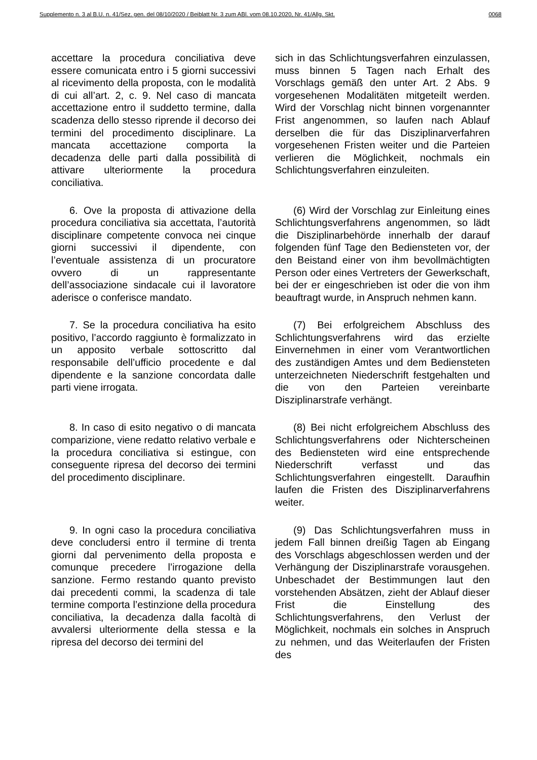Supplemento n. 3 al B.U. n. 41/Sez. gen. del 08/10/2020 / Beiblatt Nr. 3 zum ABl. vom 08.10.2020, Nr. 41/Allg. Skt. 0068
accettare la procedura conciliativa deve essere comunicata entro i 5 giorni successivi al ricevimento della proposta, con le modalità di cui all’art. 2, c. 9. Nel caso di mancata accettazione entro il suddetto termine, dalla scadenza dello stesso riprende il decorso dei termini del procedimento disciplinare. La mancata accettazione comporta la decadenza delle parti dalla possibilità di attivare ulteriormente la procedura conciliativa.
sich in das Schlichtungsverfahren einzulassen, muss binnen 5 Tagen nach Erhalt des Vorschlags gemäß den unter Art. 2 Abs. 9 vorgesehenen Modalitäten mitgeteilt werden. Wird der Vorschlag nicht binnen vorgenannter Frist angenommen, so laufen nach Ablauf derselben die für das Disziplinarverfahren vorgesehenen Fristen weiter und die Parteien verlieren die Möglichkeit, nochmals ein Schlichtungsverfahren einzuleiten.
6. Ove la proposta di attivazione della procedura conciliativa sia accettata, l’autorità disciplinare competente convoca nei cinque giorni successivi il dipendente, con l’eventuale assistenza di un procuratore ovvero di un rappresentante dell’associazione sindacale cui il lavoratore aderisce o conferisce mandato.
(6) Wird der Vorschlag zur Einleitung eines Schlichtungsverfahrens angenommen, so lädt die Disziplinarbehörde innerhalb der darauf folgenden fünf Tage den Bediensteten vor, der den Beistand einer von ihm bevollmächtigten Person oder eines Vertreters der Gewerkschaft, bei der er eingeschrieben ist oder die von ihm beauftragt wurde, in Anspruch nehmen kann.
7. Se la procedura conciliativa ha esito positivo, l’accordo raggiunto è formalizzato in un apposito verbale sottoscritto dal responsabile dell’ufficio procedente e dal dipendente e la sanzione concordata dalle parti viene irrogata.
(7) Bei erfolgreichem Abschluss des Schlichtungsverfahrens wird das erzielte Einvernehmen in einer vom Verantwortlichen des zuständigen Amtes und dem Bediensteten unterzeichneten Niederschrift festgehalten und die von den Parteien vereinbarte Disziplinarstrafe verhängt.
8. In caso di esito negativo o di mancata comparizione, viene redatto relativo verbale e la procedura conciliativa si estingue, con conseguente ripresa del decorso dei termini del procedimento disciplinare.
(8) Bei nicht erfolgreichem Abschluss des Schlichtungsverfahrens oder Nichterscheinen des Bediensteten wird eine entsprechende Niederschrift verfasst und das Schlichtungsverfahren eingestellt. Daraufhin laufen die Fristen des Disziplinarverfahrens weiter.
9. In ogni caso la procedura conciliativa deve concludersi entro il termine di trenta giorni dal pervenimento della proposta e comunque precedere l’irrogazione della sanzione. Fermo restando quanto previsto dai precedenti commi, la scadenza di tale termine comporta l’estinzione della procedura conciliativa, la decadenza dalla facoltà di avvalersi ulteriormente della stessa e la ripresa del decorso dei termini del
(9) Das Schlichtungsverfahren muss in jedem Fall binnen dreißig Tagen ab Eingang des Vorschlags abgeschlossen werden und der Verhängung der Disziplinarstrafe vorausgehen. Unbeschadet der Bestimmungen laut den vorstehenden Absätzen, zieht der Ablauf dieser Frist die Einstellung des Schlichtungsverfahrens, den Verlust der Möglichkeit, nochmals ein solches in Anspruch zu nehmen, und das Weiterlaufen der Fristen des